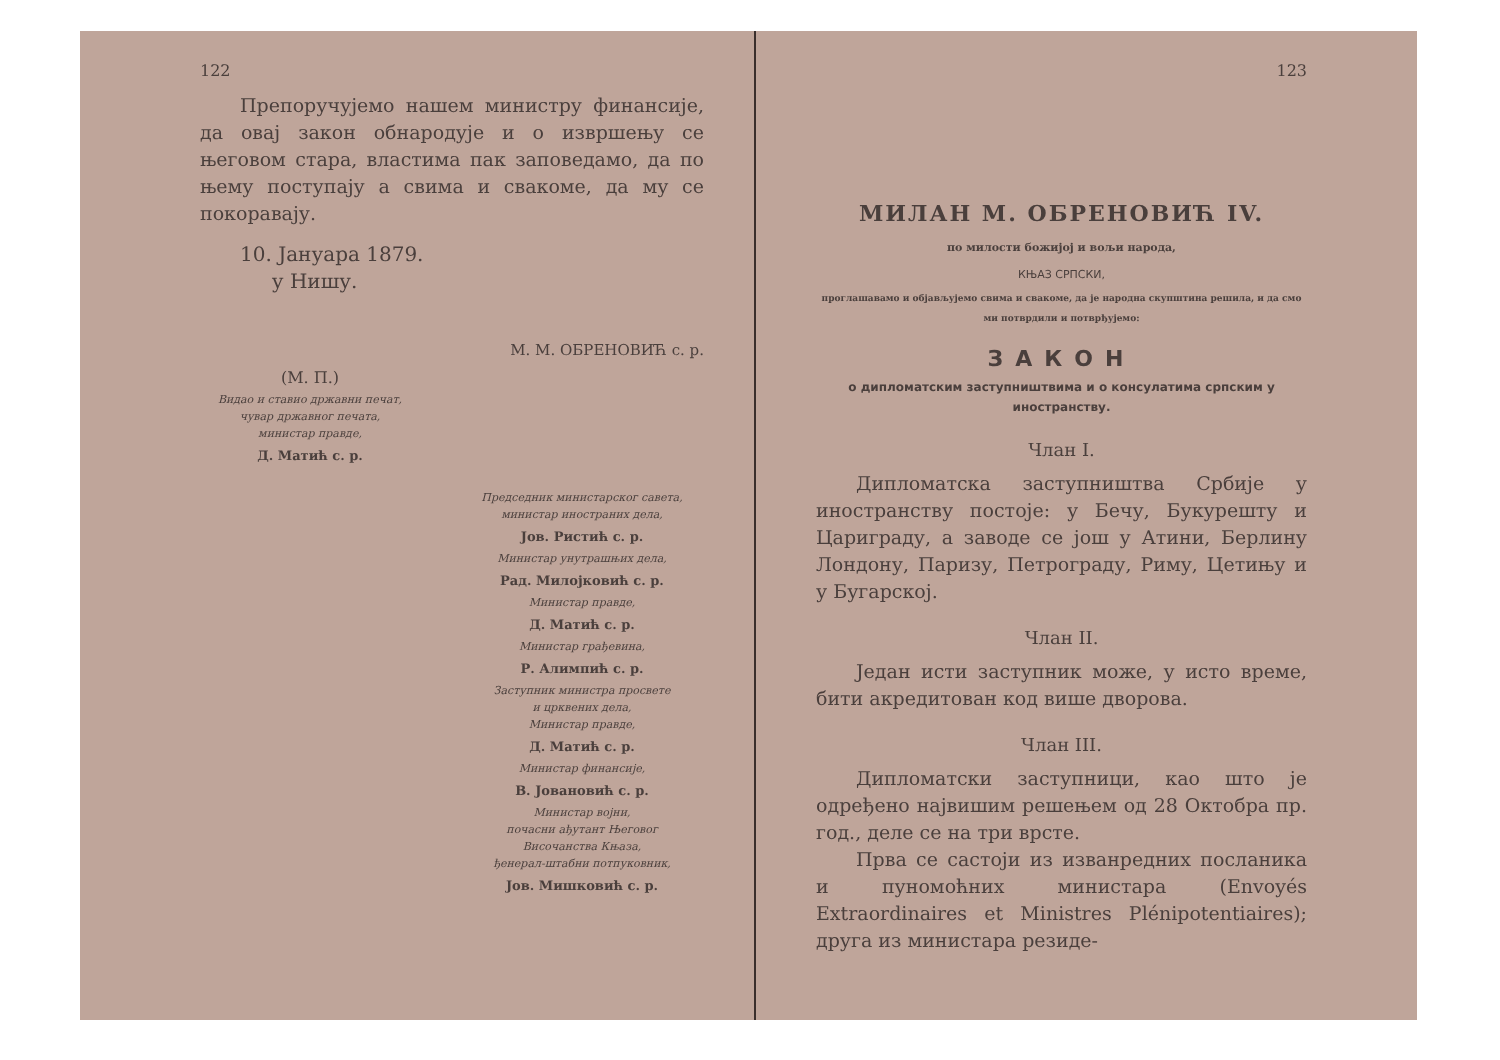122
Препоручујемо нашем министру финансије, да овај закон обнародује и о извршењу се његовом стара, властима пак заповедамо, да по њему поступају а свима и свакоме, да му се покоравају.
10. Јануара 1879.
у Нишу.
М. М. ОБРЕНОВИЋ с. р.
(М. П.)
Видао и ставио државни печат,
чувар државног печата,
министар правде,
Д. Матић с. р.
Председник министарског савета,
министар иностраних дела,
Јов. Ристић с. р.
Министар унутрашњих дела,
Рад. Милојковић с. р.
Министар правде,
Д. Матић с. р.
Министар грађевина,
Р. Алимпић с. р.
Заступник министра просвете
и црквених дела,
Министар правде,
Д. Матић с. р.
Министар финансије,
В. Јовановић с. р.
Министар војни,
почасни ађутант Његовог
Височанства Књаза,
ђенерал-штабни потпуковник,
Јов. Мишковић с. р.
123
МИЛАН М. ОБРЕНОВИЋ IV.
по милости божијој и вољи народа,
КЊАЗ СРПСКИ,
проглашавамо и објављујемо свима и свакоме, да је народна скупштина решила, и да смо ми потврдили и потврђујемо:
ЗАКОН
о дипломатским заступништвима и о консулатима српским у иностранству.
Члан I.
Дипломатска заступништва Србије у иностранству постоје: у Бечу, Букурешту и Цариграду, а заводе се још у Атини, Берлину Лондону, Паризу, Петрограду, Риму, Цетињу и у Бугарској.
Члан II.
Један исти заступник може, у исто време, бити акредитован код више дворова.
Члан III.
Дипломатски заступници, као што је одређено највишим решењем од 28 Октобра пр. год., деле се на три врсте.
Прва се састоји из изванредних посланика и пуномоћних министара (Envoyés Extraordinaires et Ministres Plénipotentiaires); друга из министара резиде-